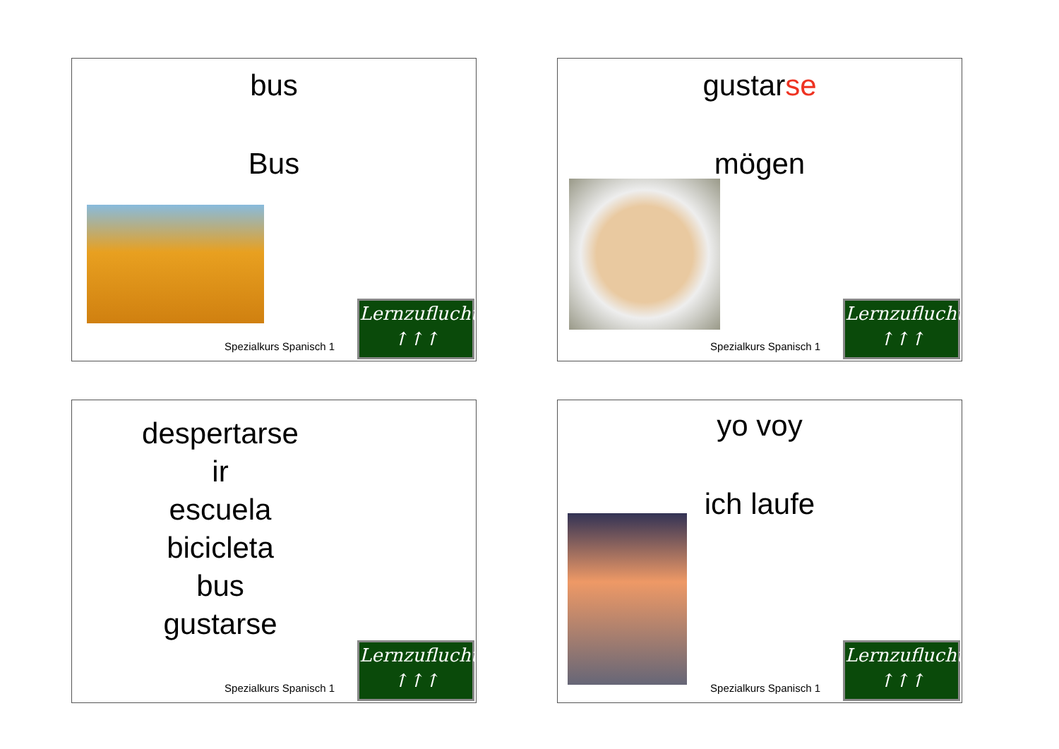bus
Bus
Spezialkurs Spanisch 1
Lernzuflucht
↑↑↑
gustarse
mögen
Spezialkurs Spanisch 1
Lernzuflucht
↑↑↑
despertarse
ir
escuela
bicicleta
bus
gustarse
Spezialkurs Spanisch 1
Lernzuflucht
↑↑↑
yo voy
ich laufe
Spezialkurs Spanisch 1
Lernzuflucht
↑↑↑